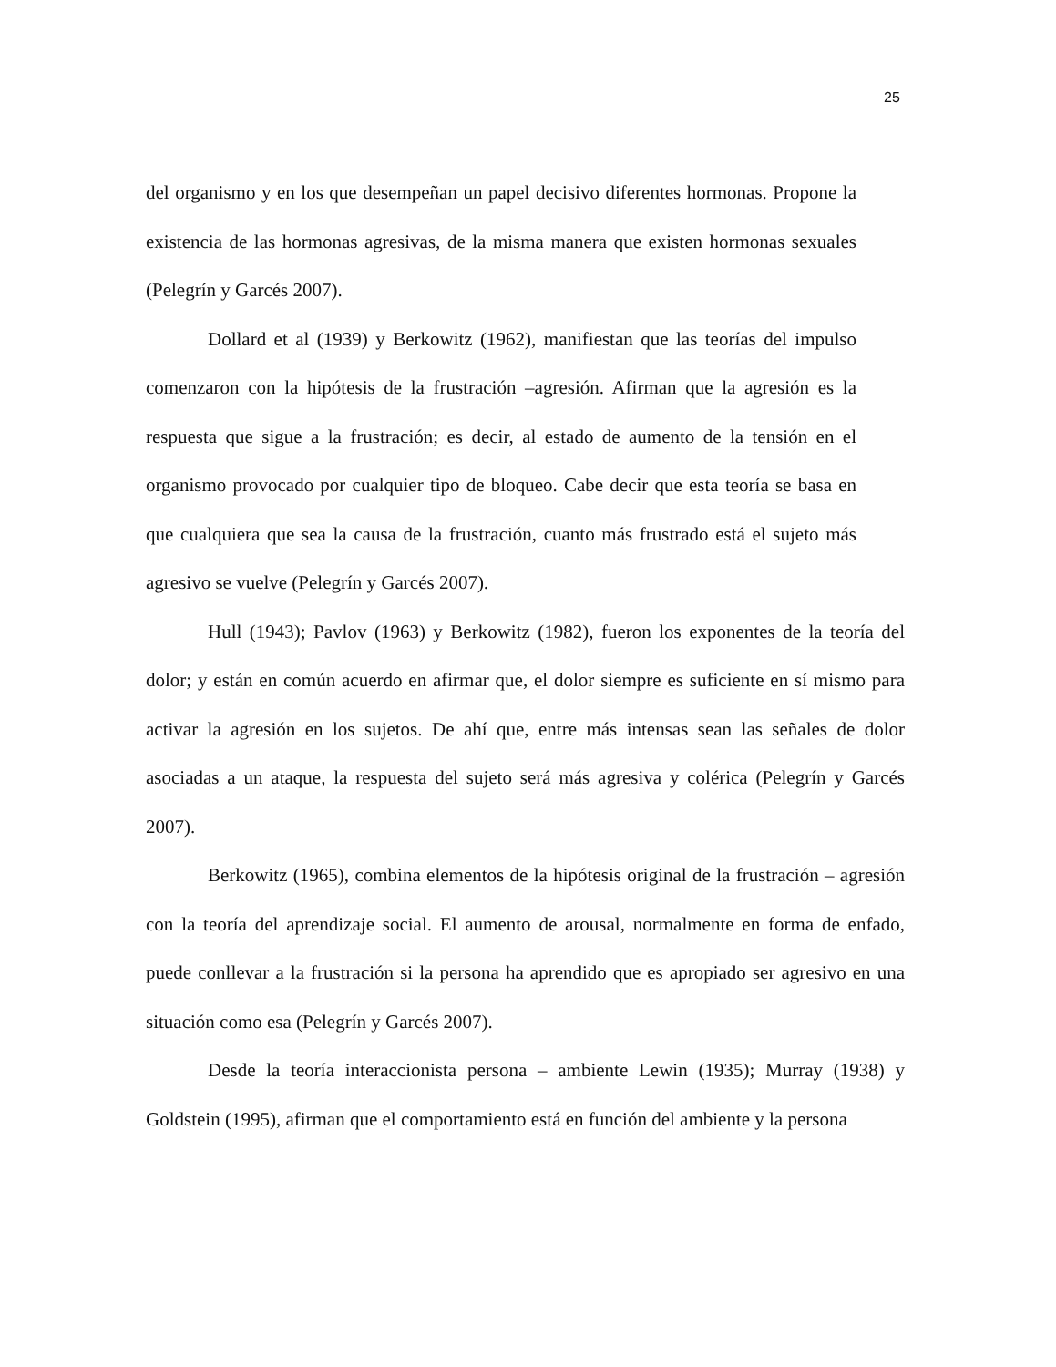25
del organismo y en los que desempeñan un papel decisivo diferentes hormonas. Propone la existencia de las hormonas agresivas, de la misma manera que existen hormonas sexuales (Pelegrín y Garcés 2007).
Dollard et al (1939) y Berkowitz (1962), manifiestan que las teorías del impulso comenzaron con la hipótesis de la frustración –agresión. Afirman que la agresión es la respuesta que sigue a la frustración; es decir, al estado de aumento de la tensión en el organismo provocado por cualquier tipo de bloqueo. Cabe decir que esta teoría se basa en que cualquiera que sea la causa de la frustración, cuanto más frustrado está el sujeto más agresivo se vuelve (Pelegrín y Garcés 2007).
Hull (1943); Pavlov (1963) y Berkowitz (1982), fueron los exponentes de la teoría del dolor; y están en común acuerdo en afirmar que, el dolor siempre es suficiente en sí mismo para activar la agresión en los sujetos. De ahí que, entre más intensas sean las señales de dolor asociadas a un ataque, la respuesta del sujeto será más agresiva y colérica (Pelegrín y Garcés 2007).
Berkowitz (1965), combina elementos de la hipótesis original de la frustración – agresión con la teoría del aprendizaje social. El aumento de arousal, normalmente en forma de enfado, puede conllevar a la frustración si la persona ha aprendido que es apropiado ser agresivo en una situación como esa (Pelegrín y Garcés 2007).
Desde la teoría interaccionista persona – ambiente Lewin (1935); Murray (1938) y Goldstein (1995), afirman que el comportamiento está en función del ambiente y la persona